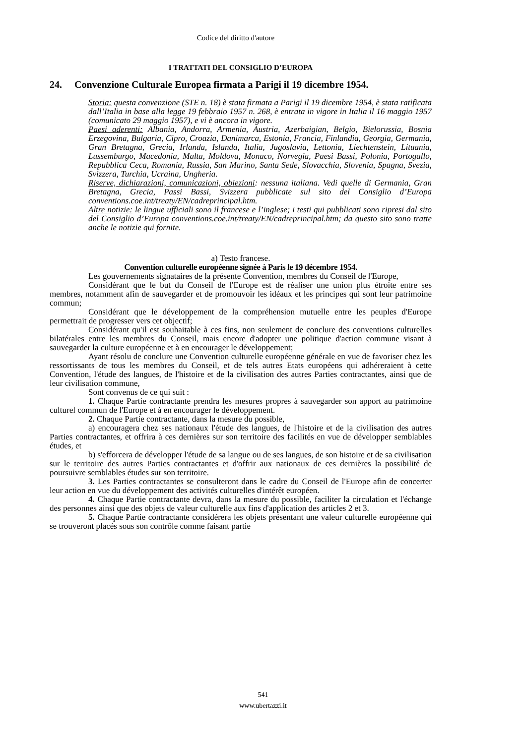Codice del diritto d'autore
I TRATTATI DEL CONSIGLIO D’EUROPA
24. Convenzione Culturale Europea firmata a Parigi il 19 dicembre 1954.
Storia: questa convenzione (STE n. 18) è stata firmata a Parigi il 19 dicembre 1954, è stata ratificata dall’Italia in base alla legge 19 febbraio 1957 n. 268, è entrata in vigore in Italia il 16 maggio 1957 (comunicato 29 maggio 1957), e vi è ancora in vigore.
Paesi aderenti: Albania, Andorra, Armenia, Austria, Azerbaigian, Belgio, Bielorussia, Bosnia Erzegovina, Bulgaria, Cipro, Croazia, Danimarca, Estonia, Francia, Finlandia, Georgia, Germania, Gran Bretagna, Grecia, Irlanda, Islanda, Italia, Jugoslavia, Lettonia, Liechtenstein, Lituania, Lussemburgo, Macedonia, Malta, Moldova, Monaco, Norvegia, Paesi Bassi, Polonia, Portogallo, Repubblica Ceca, Romania, Russia, San Marino, Santa Sede, Slovacchia, Slovenia, Spagna, Svezia, Svizzera, Turchia, Ucraina, Ungheria.
Riserve, dichiarazioni, comunicazioni, obiezioni: nessuna italiana. Vedi quelle di Germania, Gran Bretagna, Grecia, Passi Bassi, Svizzera pubblicate sul sito del Consiglio d’Europa conventions.coe.int/treaty/EN/cadreprincipal.htm.
Altre notizie: le lingue ufficiali sono il francese e l’inglese; i testi qui pubblicati sono ripresi dal sito del Consiglio d’Europa conventions.coe.int/treaty/EN/cadreprincipal.htm; da questo sito sono tratte anche le notizie qui fornite.
a) Testo francese.
Convention culturelle européenne signée à Paris le 19 décembre 1954.
Les gouvernements signataires de la présente Convention, membres du Conseil de l'Europe,
Considérant que le but du Conseil de l'Europe est de réaliser une union plus étroite entre ses membres, notamment afin de sauvegarder et de promouvoir les idéaux et les principes qui sont leur patrimoine commun;
Considérant que le développement de la compréhension mutuelle entre les peuples d'Europe permettrait de progresser vers cet objectif;
Considérant qu'il est souhaitable à ces fins, non seulement de conclure des conventions culturelles bilatérales entre les membres du Conseil, mais encore d'adopter une politique d'action commune visant à sauvegarder la culture européenne et à en encourager le développement;
Ayant résolu de conclure une Convention culturelle européenne générale en vue de favoriser chez les ressortissants de tous les membres du Conseil, et de tels autres Etats européens qui adhéreraient à cette Convention, l'étude des langues, de l'histoire et de la civilisation des autres Parties contractantes, ainsi que de leur civilisation commune,
Sont convenus de ce qui suit :
1. Chaque Partie contractante prendra les mesures propres à sauvegarder son apport au patrimoine culturel commun de l'Europe et à en encourager le développement.
2. Chaque Partie contractante, dans la mesure du possible,
a) encouragera chez ses nationaux l'étude des langues, de l'histoire et de la civilisation des autres Parties contractantes, et offrira à ces dernières sur son territoire des facilités en vue de développer semblables études, et
b) s'efforcera de développer l'étude de sa langue ou de ses langues, de son histoire et de sa civilisation sur le territoire des autres Parties contractantes et d'offrir aux nationaux de ces dernières la possibilité de poursuivre semblables études sur son territoire.
3. Les Parties contractantes se consulteront dans le cadre du Conseil de l'Europe afin de concerter leur action en vue du développement des activités culturelles d'intérêt européen.
4. Chaque Partie contractante devra, dans la mesure du possible, faciliter la circulation et l'échange des personnes ainsi que des objets de valeur culturelle aux fins d'application des articles 2 et 3.
5. Chaque Partie contractante considérera les objets présentant une valeur culturelle européenne qui se trouveront placés sous son contrôle comme faisant partie
541
www.ubertazzi.it